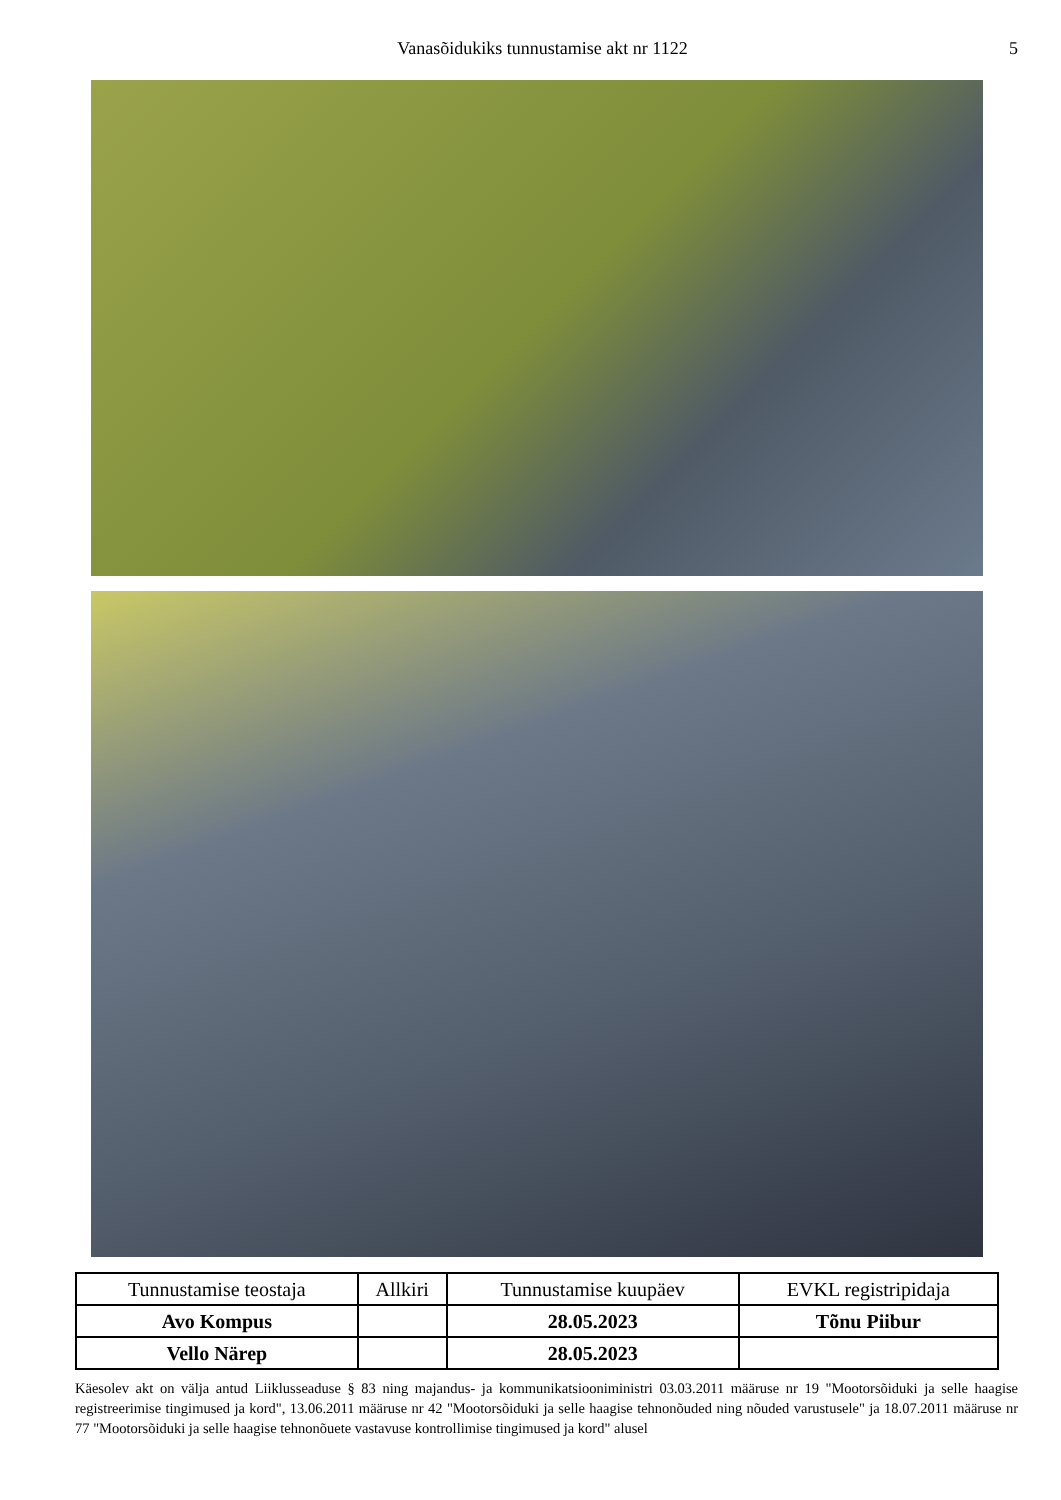Vanasõidukiks tunnustamise akt nr 1122 5
| Tunnustamise teostaja | Allkiri | Tunnustamise kuupäev | EVKL registripidaja |
| --- | --- | --- | --- |
| Avo Kompus | | 28.05.2023 | Tõnu Piibur |
| Vello Närep | | 28.05.2023 | |
Käesolev akt on välja antud Liiklusseaduse § 83 ning majandus- ja kommunikatsiooniministri 03.03.2011 määruse nr 19 "Mootorsõiduki ja selle haagise registreerimise tingimused ja kord", 13.06.2011 määruse nr 42 "Mootorsõiduki ja selle haagise tehnonõuded ning nõuded varustusele" ja 18.07.2011 määruse nr 77 "Mootorsõiduki ja selle haagise tehnonõuete vastavuse kontrollimise tingimused ja kord" alusel